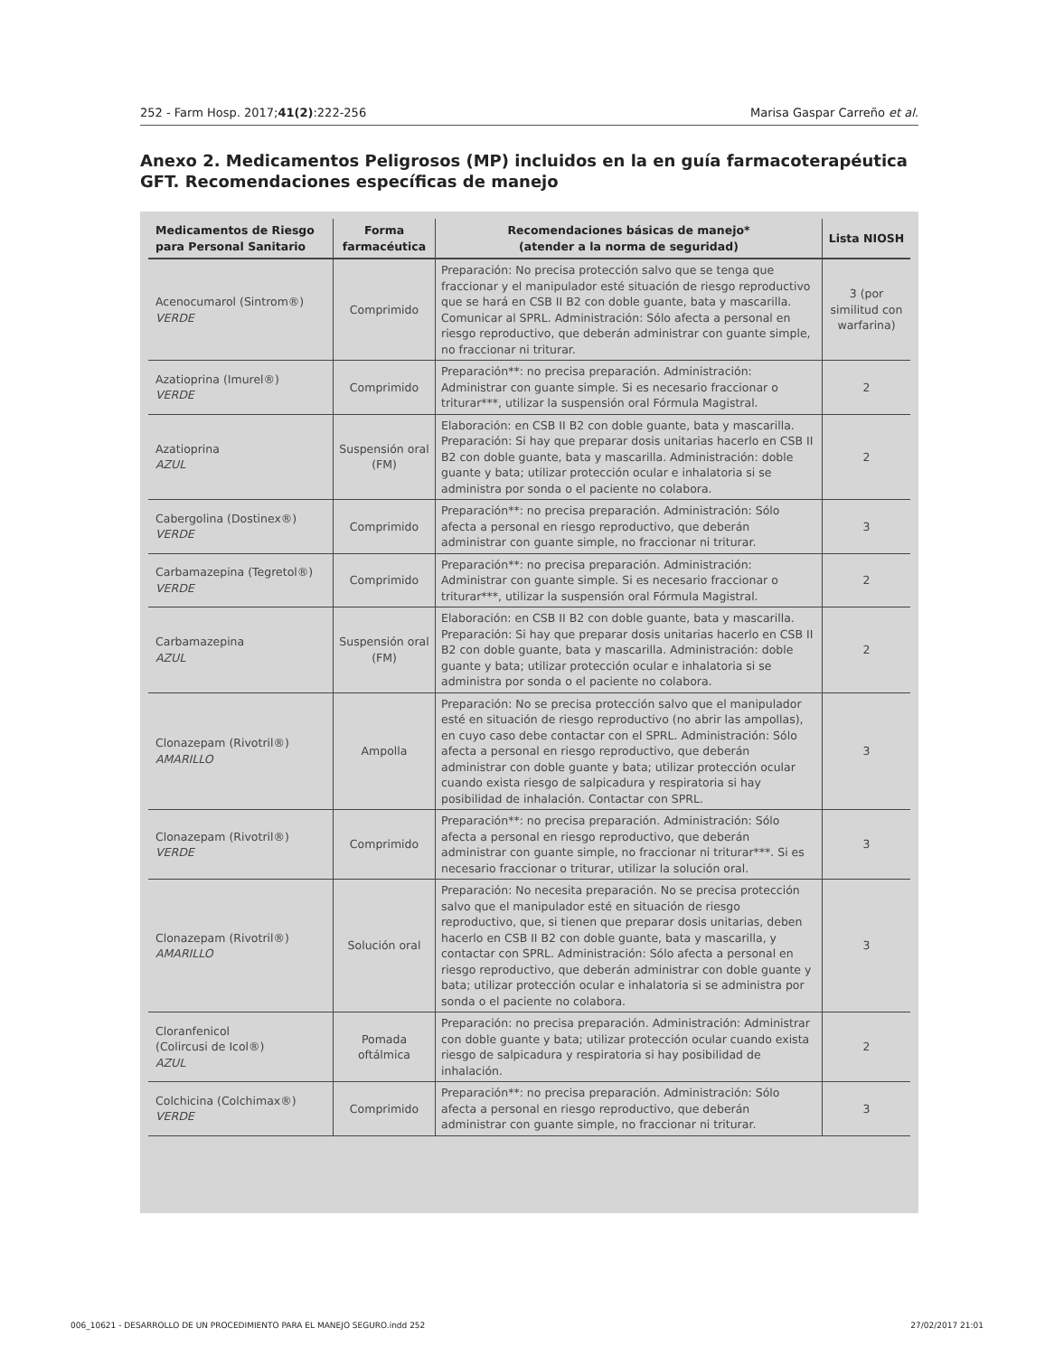252 - Farm Hosp. 2017;41(2):222-256 Marisa Gaspar Carreño et al.
Anexo 2. Medicamentos Peligrosos (MP) incluidos en la en guía farmacoterapéutica GFT. Recomendaciones específicas de manejo
| Medicamentos de Riesgo para Personal Sanitario | Forma farmacéutica | Recomendaciones básicas de manejo* (atender a la norma de seguridad) | Lista NIOSH |
| --- | --- | --- | --- |
| Acenocumarol (Sintrom®) VERDE | Comprimido | Preparación: No precisa protección salvo que se tenga que fraccionar y el manipulador esté situación de riesgo reproductivo que se hará en CSB II B2 con doble guante, bata y mascarilla. Comunicar al SPRL. Administración: Sólo afecta a personal en riesgo reproductivo, que deberán administrar con guante simple, no fraccionar ni triturar. | 3 (por similitud con warfarina) |
| Azatioprina (Imurel®) VERDE | Comprimido | Preparación**: no precisa preparación. Administración: Administrar con guante simple. Si es necesario fraccionar o triturar***, utilizar la suspensión oral Fórmula Magistral. | 2 |
| Azatioprina AZUL | Suspensión oral (FM) | Elaboración: en CSB II B2 con doble guante, bata y mascarilla. Preparación: Si hay que preparar dosis unitarias hacerlo en CSB II B2 con doble guante, bata y mascarilla. Administración: doble guante y bata; utilizar protección ocular e inhalatoria si se administra por sonda o el paciente no colabora. | 2 |
| Cabergolina (Dostinex®) VERDE | Comprimido | Preparación**: no precisa preparación. Administración: Sólo afecta a personal en riesgo reproductivo, que deberán administrar con guante simple, no fraccionar ni triturar. | 3 |
| Carbamazepina (Tegretol®) VERDE | Comprimido | Preparación**: no precisa preparación. Administración: Administrar con guante simple. Si es necesario fraccionar o triturar***, utilizar la suspensión oral Fórmula Magistral. | 2 |
| Carbamazepina AZUL | Suspensión oral (FM) | Elaboración: en CSB II B2 con doble guante, bata y mascarilla. Preparación: Si hay que preparar dosis unitarias hacerlo en CSB II B2 con doble guante, bata y mascarilla. Administración: doble guante y bata; utilizar protección ocular e inhalatoria si se administra por sonda o el paciente no colabora. | 2 |
| Clonazepam (Rivotril®) AMARILLO | Ampolla | Preparación: No se precisa protección salvo que el manipulador esté en situación de riesgo reproductivo (no abrir las ampollas), en cuyo caso debe contactar con el SPRL. Administración: Sólo afecta a personal en riesgo reproductivo, que deberán administrar con doble guante y bata; utilizar protección ocular cuando exista riesgo de salpicadura y respiratoria si hay posibilidad de inhalación. Contactar con SPRL. | 3 |
| Clonazepam (Rivotril®) VERDE | Comprimido | Preparación**: no precisa preparación. Administración: Sólo afecta a personal en riesgo reproductivo, que deberán administrar con guante simple, no fraccionar ni triturar***. Si es necesario fraccionar o triturar, utilizar la solución oral. | 3 |
| Clonazepam (Rivotril®) AMARILLO | Solución oral | Preparación: No necesita preparación. No se precisa protección salvo que el manipulador esté en situación de riesgo reproductivo, que, si tienen que preparar dosis unitarias, deben hacerlo en CSB II B2 con doble guante, bata y mascarilla, y contactar con SPRL. Administración: Sólo afecta a personal en riesgo reproductivo, que deberán administrar con doble guante y bata; utilizar protección ocular e inhalatoria si se administra por sonda o el paciente no colabora. | 3 |
| Cloranfenicol (Colircusi de Icol®) AZUL | Pomada oftálmica | Preparación: no precisa preparación. Administración: Administrar con doble guante y bata; utilizar protección ocular cuando exista riesgo de salpicadura y respiratoria si hay posibilidad de inhalación. | 2 |
| Colchicina (Colchimax®) VERDE | Comprimido | Preparación**: no precisa preparación. Administración: Sólo afecta a personal en riesgo reproductivo, que deberán administrar con guante simple, no fraccionar ni triturar. | 3 |
006_10621 - DESARROLLO DE UN PROCEDIMIENTO PARA EL MANEJO SEGURO.indd 252 27/02/2017 21:01